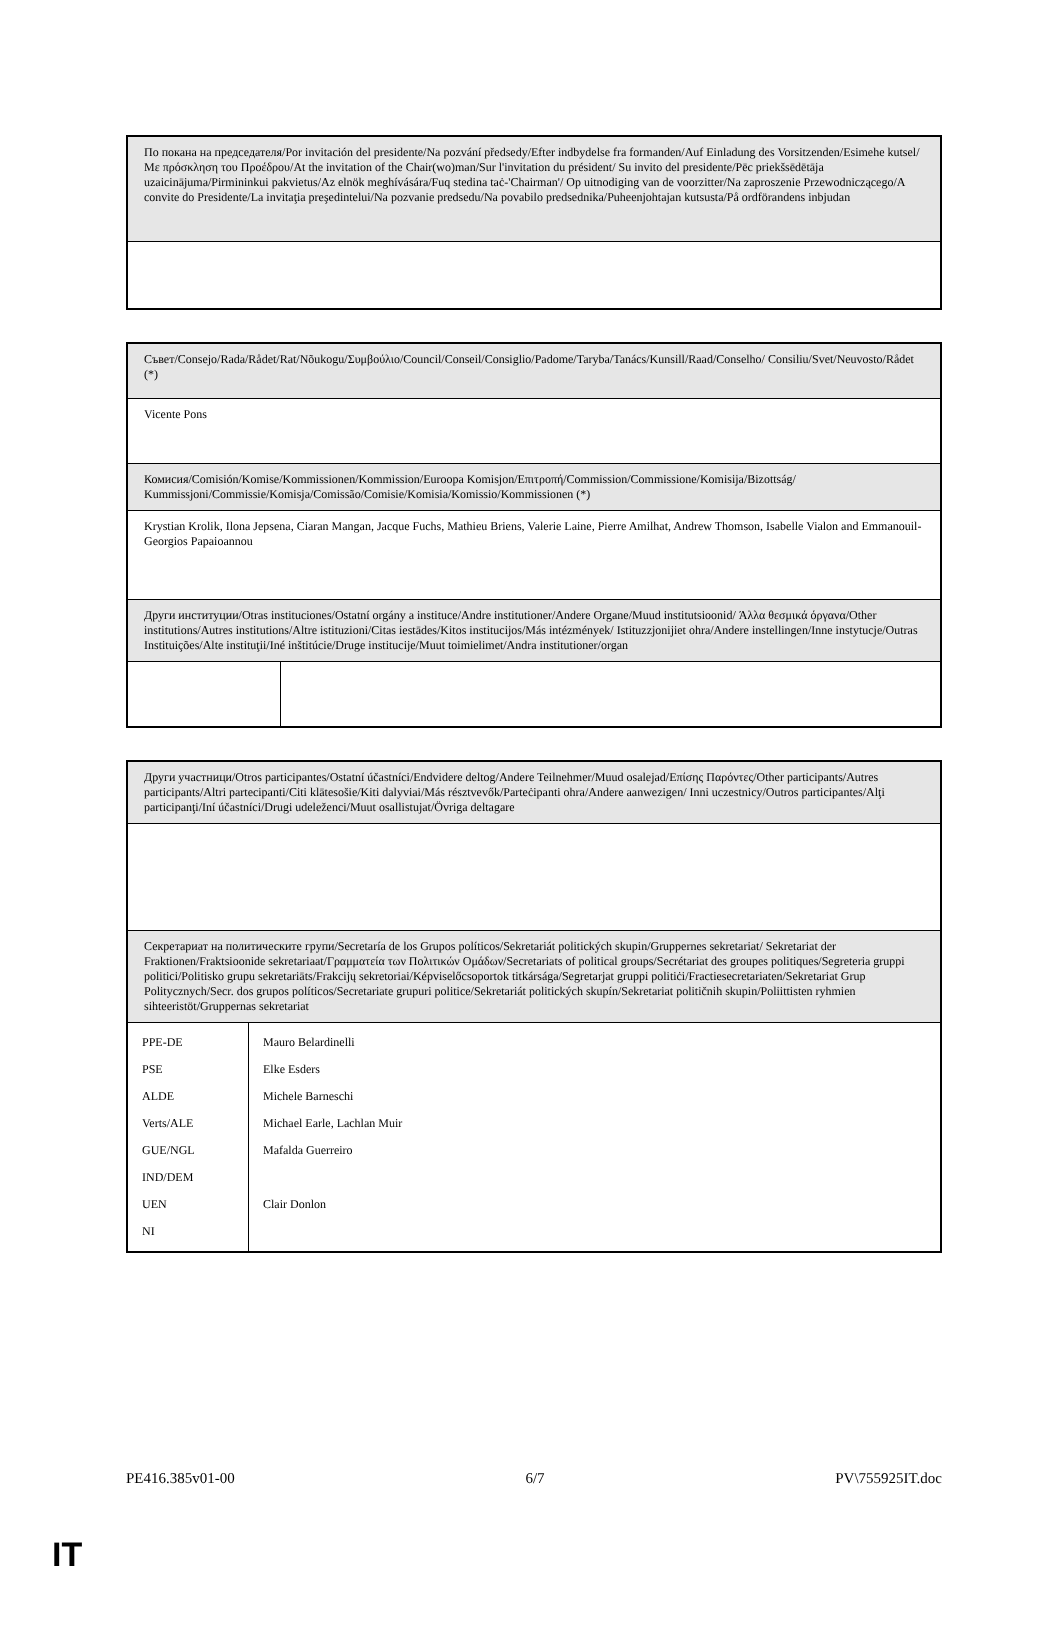| По покана на председателя/Por invitación del presidente/Na pozvání předsedy/Efter indbydelse fra formanden/Auf Einladung des Vorsitzenden/Esimehe kutsel/Με πρόσκληση του Προέδρου/At the invitation of the Chair(wo)man/Sur l'invitation du président/ Su invito del presidente/Pēc priekšsēdētāja uzaicinājuma/Pirmininkui pakvietus/Az elnök meghívására/Fuq stedina taċ-'Chairman'/ Op uitnodiging van de voorzitter/Na zaproszenie Przewodniczącego/A convite do Presidente/La invitaţia preşedintelui/Na pozvanie predsedu/Na povabilo predsednika/Puheenjohtajan kutsusta/På ordförandens inbjudan |
| Съвет/Consejo/Rada/Rådet/Rat/Nõukogu/Συμβούλιο/Council/Conseil/Consiglio/Padome/Taryba/Tanács/Kunsill/Raad/Conselho/ Consiliu/Svet/Neuvosto/Rådet (*) | |
| Vicente Pons | |
| Комисия/Comisión/Komise/Kommissionen/Kommission/Euroopa Komisjon/Επιτροπή/Commission/Commissione/Komisija/Bizottság/ Kummissjoni/Commissie/Komisja/Comissão/Comisie/Komisia/Komissio/Kommissionen (*) | |
| Krystian Krolik, Ilona Jepsena, Ciaran Mangan, Jacque Fuchs, Mathieu Briens, Valerie Laine, Pierre Amilhat, Andrew Thomson, Isabelle Vialon and Emmanouil-Georgios Papaioannou | |
| Други институции/Otras instituciones/Ostatní orgány a instituce/Andre institutioner/Andere Organe/Muud institutsioonid/ Άλλα θεσμικά όργανα/Other institutions/Autres institutions/Altre istituzioni/Citas iestādes/Kitos institucijos/Más intézmények/ Istituzzjonijiet ohra/Andere instellingen/Inne instytucje/Outras Instituições/Alte instituţii/Iné inštitúcie/Druge institucije/Muut toimielimet/Andra institutioner/organ | |
| Други участници/Otros participantes/Ostatní účastníci/Endvidere deltog/Andere Teilnehmer/Muud osalejad/Επίσης Παρόντες/Other participants/Autres participants/Altri partecipanti/Citi klātesošie/Kiti dalyviai/Más résztvevők/Parteċipanti ohra/Andere aanwezigen/ Inni uczestnicy/Outros participantes/Alţi participanţi/Iní účastníci/Drugi udeleženci/Muut osallistujat/Övriga deltagare | |
| Секретариат на политическите групи/Secretaría de los Grupos políticos/Sekretariát politických skupin/Gruppernes sekretariat/ Sekretariat der Fraktionen/Fraktsioonide sekretariaat/Γραμματεία των Πολιτικών Ομάδων/Secretariats of political groups/Secrétariat des groupes politiques/Segreteria gruppi politici/Politisko grupu sekretariāts/Frakcijų sekretoriai/Képviselőcsoportok titkársága/Segretarjat gruppi politiċi/Fractiesecretariaten/Sekretariat Grup Politycznych/Secr. dos grupos políticos/Secretariate grupuri politice/Sekretariát politických skupín/Sekretariat političnih skupin/Poliittisten ryhmien sihteeristöt/Gruppernas sekretariat | |
| / PPE-DE / / PSE / / ALDE / / Verts/ALE / / GUE/NGL / / IND/DEM / / UEN / / NI / | / Mauro Belardinelli / / Elke Esders / / Michele Barneschi / / Michael Earle, Lachlan Muir / / Mafalda Guerreiro / / Clair Donlon / |
PE416.385v01-00 6/7 PV\755925IT.doc
IT